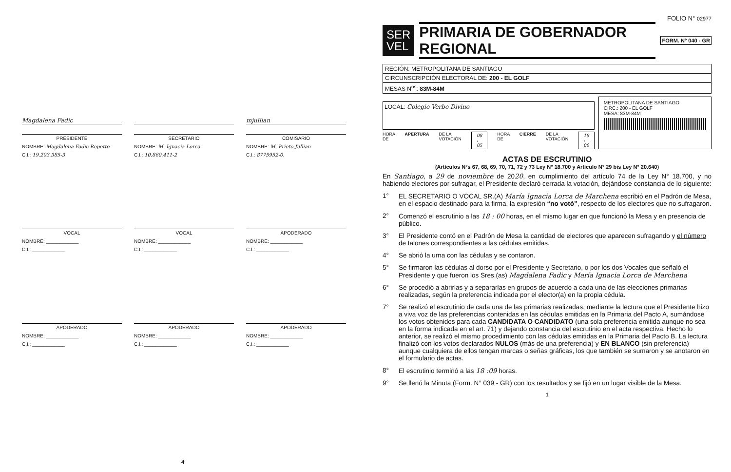Magdalena Fadic
PRESIDENTE
NOMBRE: Magdalena Fadic Repetto
C.I.: 19.203.385-3
SECRETARIO
NOMBRE: M. Ignacia Lorca
C.I.: 10.860.411-2
mjullian
COMISARIO
NOMBRE: M. Prieto Jullian
C.I.: 8775952-0.
VOCAL
NOMBRE: ____________
C.I.: ____________
VOCAL
NOMBRE: ____________
C.I.: ____________
APODERADO
NOMBRE: ____________
C.I.: ____________
APODERADO
NOMBRE: ____________
C.I.: ____________
APODERADO
NOMBRE: ____________
C.I.: ____________
APODERADO
NOMBRE: ____________
C.I.: ____________
4
FOLIO N° 02977
SER
VEL
PRIMARIA DE GOBERNADOR REGIONAL
FORM. N° 040 - GR
REGIÓN: METROPOLITANA DE SANTIAGO
CIRCUNSCRIPCIÓN ELECTORAL DE: 200 - EL GOLF
MESAS N<sup>os</sup>: 83M-84M
LOCAL: Colegio Verbo Divino
HORA DE APERTURA DE LA VOTACIÓN 08 : 05 HORA DE CIERRE DE LA VOTACIÓN 18 : 00
METROPOLITANA DE SANTIAGO
CIRC.: 200 - EL GOLF
MESA: 83M-84M
ACTAS DE ESCRUTINIO
(Artículos N°s 67, 68, 69, 70, 71, 72 y 73 Ley N° 18.700 y Artículo N° 29 bis Ley N° 20.640)
En Santiago, a 29 de noviembre de 2020, en cumplimiento del artículo 74 de la Ley N° 18.700, y no habiendo electores por sufragar, el Presidente declaró cerrada la votación, dejándose constancia de lo siguiente:
1° EL SECRETARIO O VOCAL SR.(A) María Ignacia Lorca de Marchena escribió en el Padrón de Mesa, en el espacio destinado para la firma, la expresión “no votó”, respecto de los electores que no sufragaron.
2° Comenzó el escrutinio a las 18 : 00 horas, en el mismo lugar en que funcionó la Mesa y en presencia de público.
3° El Presidente contó en el Padrón de Mesa la cantidad de electores que aparecen sufragando y el número de talones correspondientes a las cédulas emitidas.
4° Se abrió la urna con las cédulas y se contaron.
5° Se firmaron las cédulas al dorso por el Presidente y Secretario, o por los dos Vocales que señaló el Presidente y que fueron los Sres.(as) Magdalena Fadic y María Ignacia Lorca de Marchena
6° Se procedió a abrirlas y a separarlas en grupos de acuerdo a cada una de las elecciones primarias realizadas, según la preferencia indicada por el elector(a) en la propia cédula.
7° Se realizó el escrutinio de cada una de las primarias realizadas, mediante la lectura que el Presidente hizo a viva voz de las preferencias contenidas en las cédulas emitidas en la Primaria del Pacto A, sumándose los votos obtenidos para cada CANDIDATA O CANDIDATO (una sola preferencia emitida aunque no sea en la forma indicada en el art. 71) y dejando constancia del escrutinio en el acta respectiva. Hecho lo anterior, se realizó el mismo procedimiento con las cédulas emitidas en la Primaria del Pacto B. La lectura finalizó con los votos declarados NULOS (más de una preferencia) y EN BLANCO (sin preferencia) aunque cualquiera de ellos tengan marcas o señas gráficas, los que también se sumaron y se anotaron en el formulario de actas.
8° El escrutinio terminó a las 18 :09 horas.
9° Se llenó la Minuta (Form. N° 039 - GR) con los resultados y se fijó en un lugar visible de la Mesa.
1